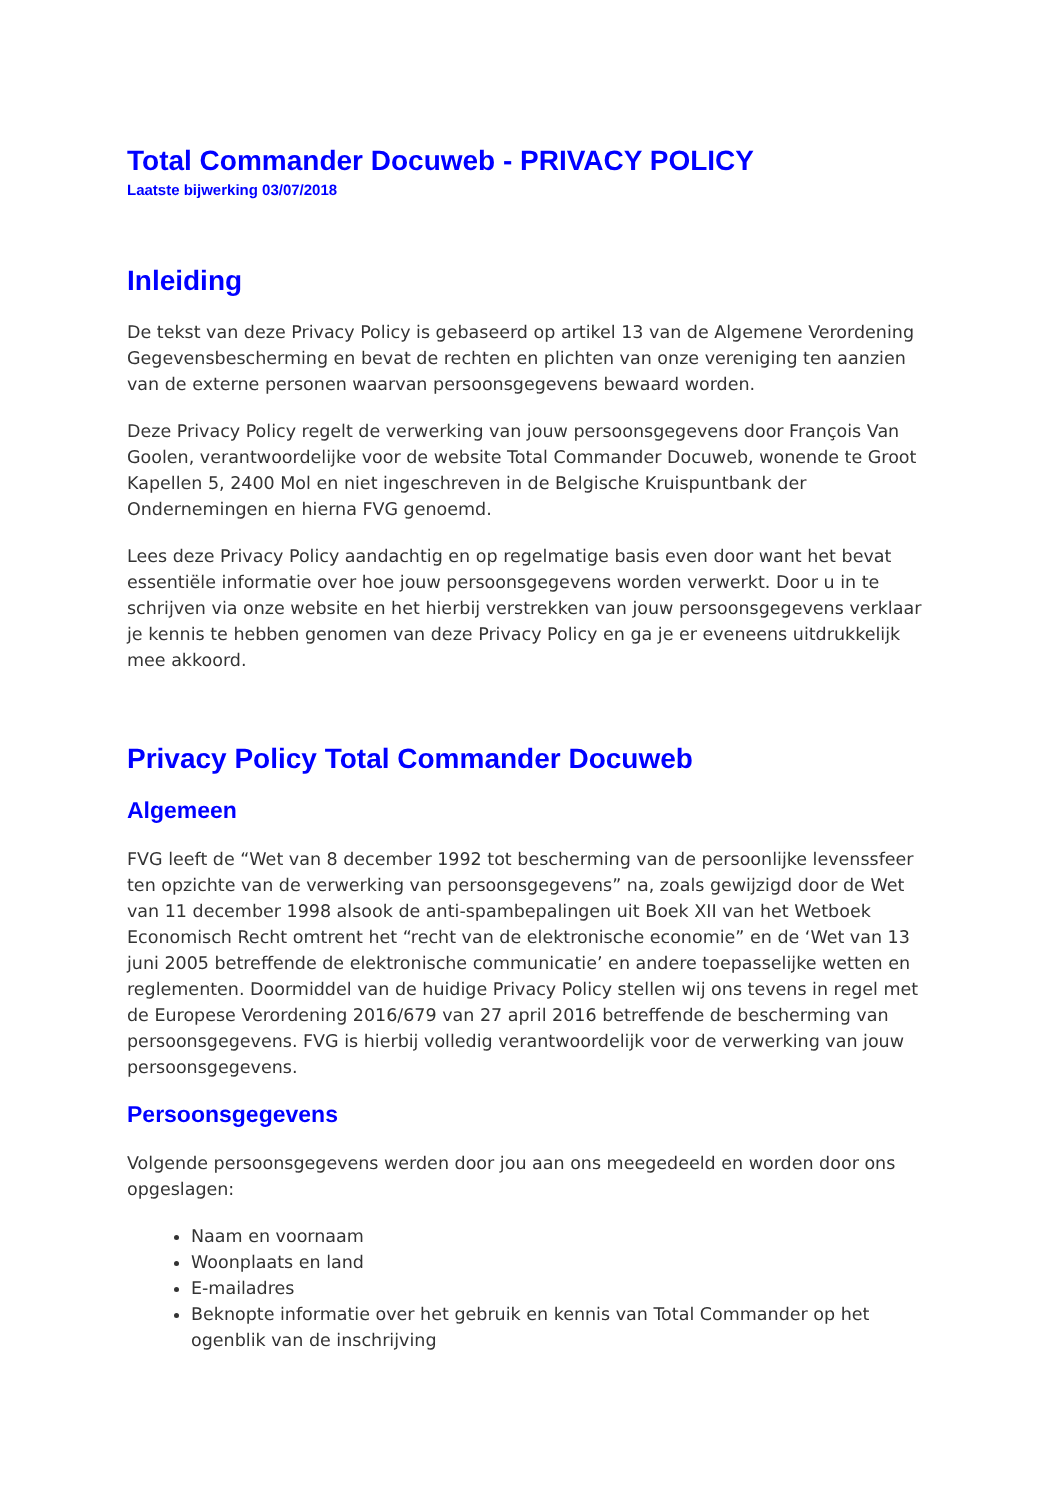Total Commander Docuweb - PRIVACY POLICY
Laatste bijwerking 03/07/2018
Inleiding
De tekst van deze Privacy Policy is gebaseerd op artikel 13 van de Algemene Verordening Gegevensbescherming en bevat de rechten en plichten van onze vereniging ten aanzien van de externe personen waarvan persoonsgegevens bewaard worden.
Deze Privacy Policy regelt de verwerking van jouw persoonsgegevens door François Van Goolen, verantwoordelijke voor de website Total Commander Docuweb, wonende te Groot Kapellen 5, 2400 Mol en niet ingeschreven in de Belgische Kruispuntbank der Ondernemingen en hierna FVG genoemd.
Lees deze Privacy Policy aandachtig en op regelmatige basis even door want het bevat essentiële informatie over hoe jouw persoonsgegevens worden verwerkt. Door u in te schrijven via onze website en het hierbij verstrekken van jouw persoonsgegevens verklaar je kennis te hebben genomen van deze Privacy Policy en ga je er eveneens uitdrukkelijk mee akkoord.
Privacy Policy Total Commander Docuweb
Algemeen
FVG leeft de “Wet van 8 december 1992 tot bescherming van de persoonlijke levenssfeer ten opzichte van de verwerking van persoonsgegevens” na, zoals gewijzigd door de Wet van 11 december 1998 alsook de anti-spambepalingen uit Boek XII van het Wetboek Economisch Recht omtrent het “recht van de elektronische economie” en de ‘Wet van 13 juni 2005 betreffende de elektronische communicatie’ en andere toepasselijke wetten en reglementen. Doormiddel van de huidige Privacy Policy stellen wij ons tevens in regel met de Europese Verordening 2016/679 van 27 april 2016 betreffende de bescherming van persoonsgegevens. FVG is hierbij volledig verantwoordelijk voor de verwerking van jouw persoonsgegevens.
Persoonsgegevens
Volgende persoonsgegevens werden door jou aan ons meegedeeld en worden door ons opgeslagen:
Naam en voornaam
Woonplaats en land
E-mailadres
Beknopte informatie over het gebruik en kennis van Total Commander op het ogenblik van de inschrijving